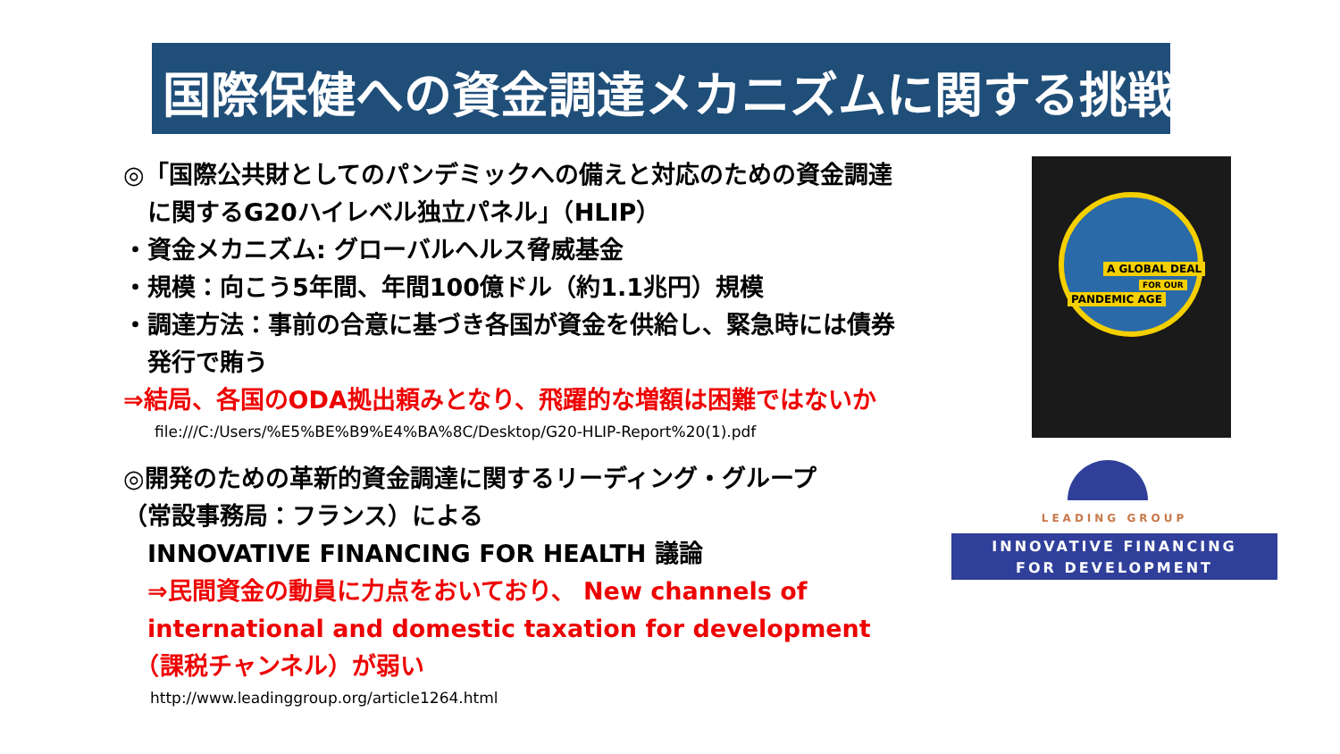国際保健への資金調達メカニズムに関する挑戦
◎「国際公共財としてのパンデミックへの備えと対応のための資金調達
　に関するG20ハイレベル独立パネル」（HLIP）
・資金メカニズム: グローバルヘルス脅威基金
・規模：向こう5年間、年間100億ドル（約1.1兆円）規模
・調達方法：事前の合意に基づき各国が資金を供給し、緊急時には債券
　発行で賄う
⇒結局、各国のODA拠出頼みとなり、飛躍的な増額は困難ではないか
file:///C:/Users/%E5%BE%B9%E4%BA%8C/Desktop/G20-HLIP-Report%20(1).pdf
◎開発のための革新的資金調達に関するリーディング・グループ
（常設事務局：フランス）による
　INNOVATIVE FINANCING FOR HEALTH 議論
　⇒民間資金の動員に力点をおいており、 New channels of
　international and domestic taxation for development
　（課税チャンネル）が弱い
http://www.leadinggroup.org/article1264.html
A GLOBAL DEAL
FOR OUR
PANDEMIC AGE
LEADING GROUP
INNOVATIVE FINANCING
FOR DEVELOPMENT